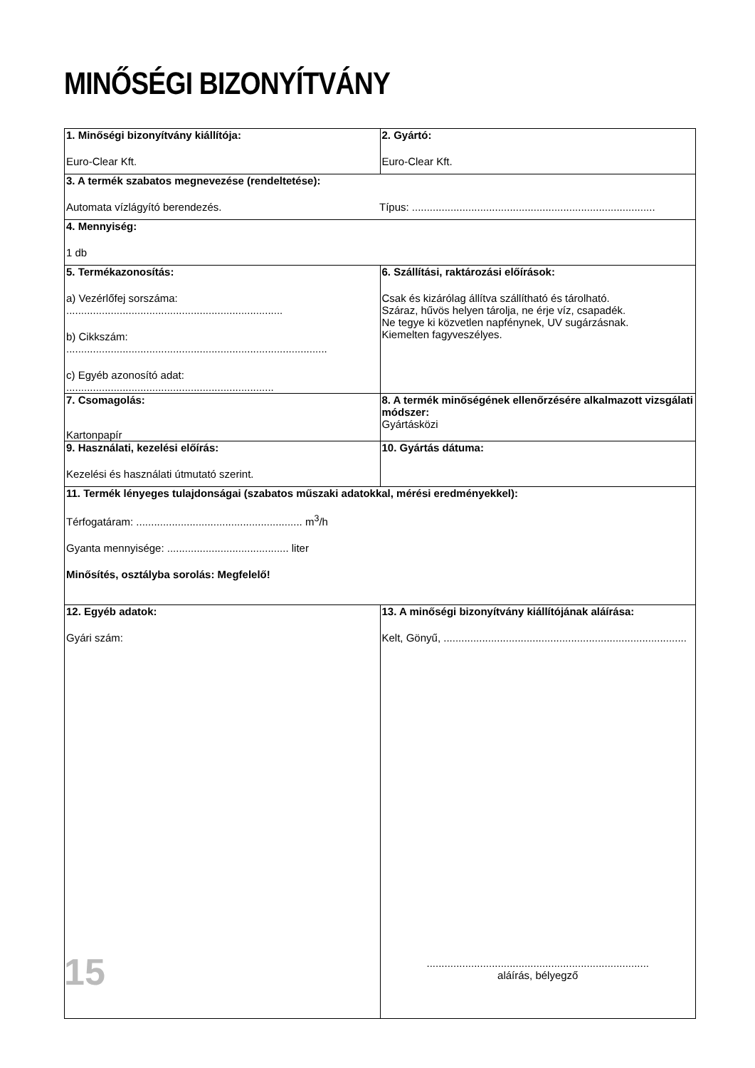MINŐSÉGI BIZONYÍTVÁNY
| 1. Minőségi bizonyítvány kiállítója: Euro-Clear Kft. | 2. Gyártó: Euro-Clear Kft. |
| 3. A termék szabatos megnevezése (rendeltetése): Automata vízlágyító berendezés. Típus: .................................................................................. | |
| 4. Mennyiség: 1 db | |
| 5. Termékazonosítás: a) Vezérlőfej sorszáma: ......................................................................... b) Cikkszám: ........................................................................................ c) Egyéb azonosító adat: ...................................................................... | 6. Szállítási, raktározási előírások: Csak és kizárólag állítva szállítható és tárolható. Száraz, hűvös helyen tárolja, ne érje víz, csapadék. Ne tegye ki közvetlen napfénynek, UV sugárzásnak. Kiemelten fagyveszélyes. |
| 7. Csomagolás: Kartonpapír | 8. A termék minőségének ellenőrzésére alkalmazott vizsgálati módszer: Gyártásközi |
| 9. Használati, kezelési előírás: Kezelési és használati útmutató szerint. | 10. Gyártás dátuma: |
| 11. Termék lényeges tulajdonságai (szabatos műszaki adatokkal, mérési eredményekkel): Térfogatáram: ........................................................ m<sup>3</sup>/h Gyanta mennyisége: ......................................... liter Minősítés, osztályba sorolás: Megfelelő! | |
| 12. Egyéb adatok: Gyári szám: | 13. A minőségi bizonyítvány kiállítójának aláírása: Kelt, Gönyű, .................................................................................. ........................................................................... aláírás, bélyegző |
15